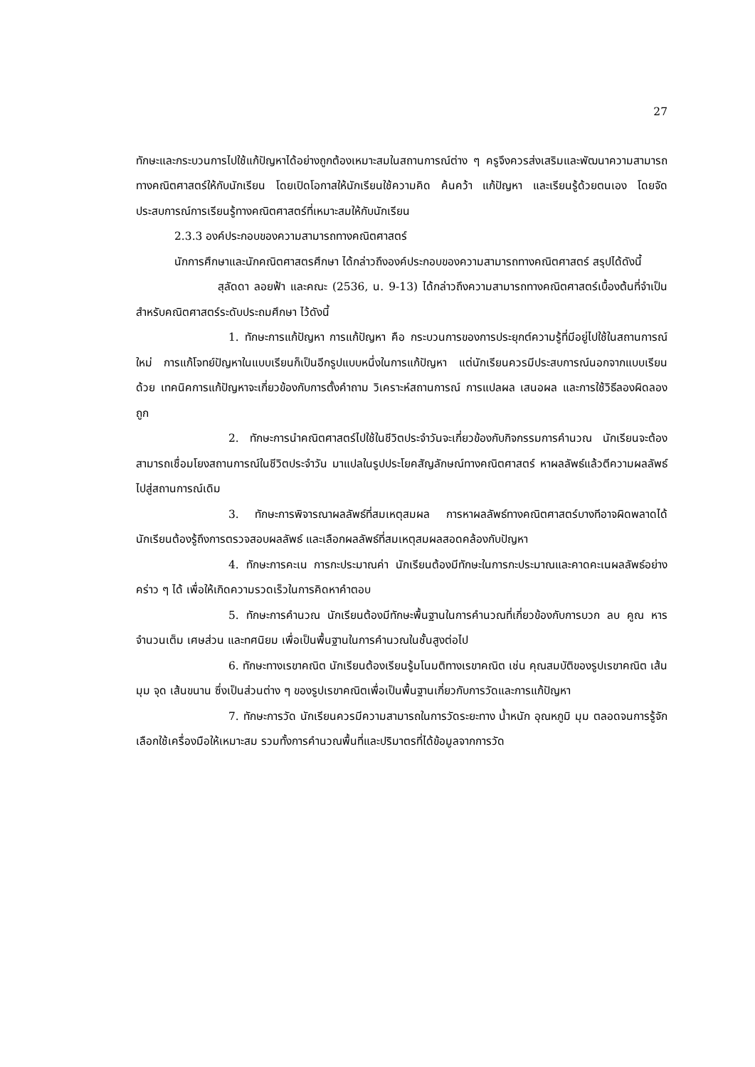27
ทักษะและกระบวนการไปใช้แก้ปัญหาได้อย่างถูกต้องเหมาะสมในสถานการณ์ต่าง ๆ ครูจึงควรส่งเสริมและพัฒนาความสามารถทางคณิตศาสตร์ให้กับนักเรียน โดยเปิดโอกาสให้นักเรียนใช้ความคิด ค้นคว้า แก้ปัญหา และเรียนรู้ด้วยตนเอง โดยจัดประสบการณ์การเรียนรู้ทางคณิตศาสตร์ที่เหมาะสมให้กับนักเรียน
2.3.3 องค์ประกอบของความสามารถทางคณิตศาสตร์
นักการศึกษาและนักคณิตศาสตรศึกษา ได้กล่าวถึงองค์ประกอบของความสามารถทางคณิตศาสตร์ สรุปได้ดังนี้
สุลัดดา ลอยฟ้า และคณะ (2536, น. 9-13) ได้กล่าวถึงความสามารถทางคณิตศาสตร์เบื้องต้นที่จำเป็นสำหรับคณิตศาสตร์ระดับประถมศึกษา ไว้ดังนี้
1. ทักษะการแก้ปัญหา การแก้ปัญหา คือ กระบวนการของการประยุกต์ความรู้ที่มีอยู่ไปใช้ในสถานการณ์ใหม่ การแก้โจทย์ปัญหาในแบบเรียนก็เป็นอีกรูปแบบหนึ่งในการแก้ปัญหา แต่นักเรียนควรมีประสบการณ์นอกจากแบบเรียนด้วย เทคนิคการแก้ปัญหาจะเกี่ยวข้องกับการตั้งคำถาม วิเคราะห์สถานการณ์ การแปลผล เสนอผล และการใช้วิธีลองผิดลองถูก
2. ทักษะการนำคณิตศาสตร์ไปใช้ในชีวิตประจำวันจะเกี่ยวข้องกับกิจกรรมการคำนวณ นักเรียนจะต้องสามารถเชื่อมโยงสถานการณ์ในชีวิตประจำวัน มาแปลในรูปประโยคสัญลักษณ์ทางคณิตศาสตร์ หาผลลัพธ์แล้วตีความผลลัพธ์ไปสู่สถานการณ์เดิม
3. ทักษะการพิจารณาผลลัพธ์ที่สมเหตุสมผล การหาผลลัพธ์ทางคณิตศาสตร์บางทีอาจผิดพลาดได้ นักเรียนต้องรู้ถึงการตรวจสอบผลลัพธ์ และเลือกผลลัพธ์ที่สมเหตุสมผลสอดคล้องกับปัญหา
4. ทักษะการคะเน การกะประมาณค่า นักเรียนต้องมีทักษะในการกะประมาณและคาดคะเนผลลัพธ์อย่างคร่าว ๆ ได้ เพื่อให้เกิดความรวดเร็วในการคิดหาคำตอบ
5. ทักษะการคำนวณ นักเรียนต้องมีทักษะพื้นฐานในการคำนวณที่เกี่ยวข้องกับการบวก ลบ คูณ หารจำนวนเต็ม เศษส่วน และทศนิยม เพื่อเป็นพื้นฐานในการคำนวณในชั้นสูงต่อไป
6. ทักษะทางเรขาคณิต นักเรียนต้องเรียนรู้มโนมติทางเรขาคณิต เช่น คุณสมบัติของรูปเรขาคณิต เส้น มุม จุด เส้นขนาน ซึ่งเป็นส่วนต่าง ๆ ของรูปเรขาคณิตเพื่อเป็นพื้นฐานเกี่ยวกับการวัดและการแก้ปัญหา
7. ทักษะการวัด นักเรียนควรมีความสามารถในการวัดระยะทาง น้ำหนัก อุณหภูมิ มุม ตลอดจนการรู้จักเลือกใช้เครื่องมือให้เหมาะสม รวมทั้งการคำนวณพื้นที่และปริมาตรที่ได้ข้อมูลจากการวัด